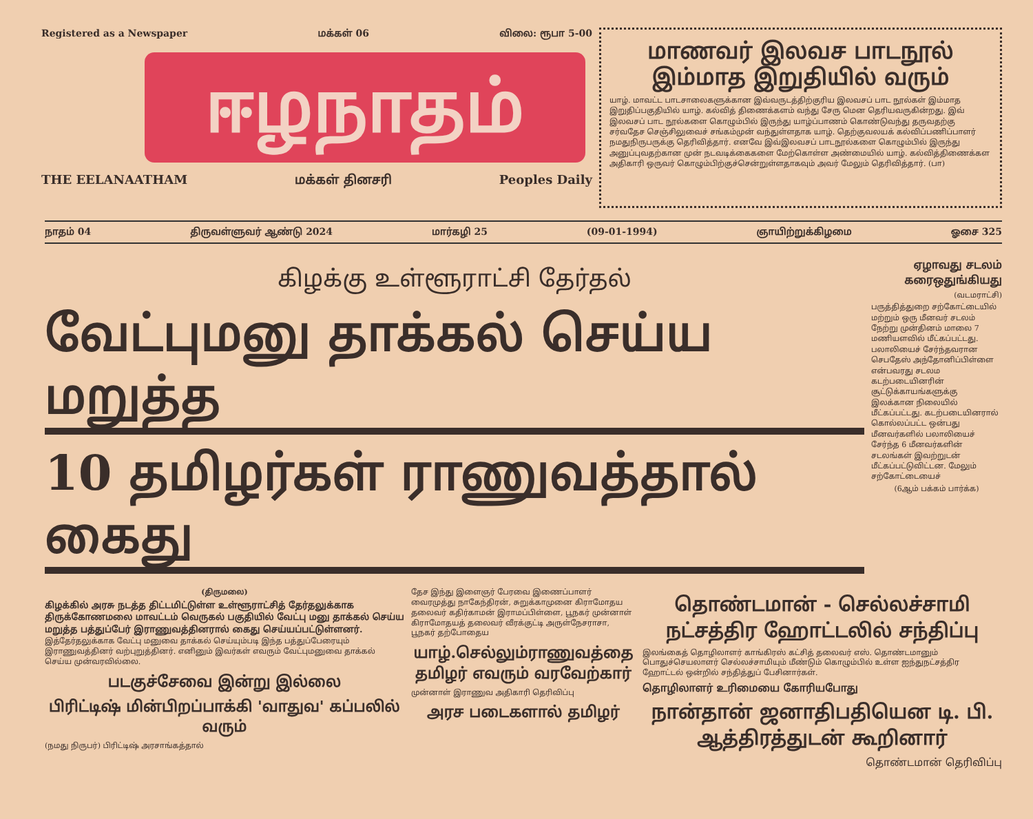Registered as a Newspaper மக்கள் 06 விலை: ரூபா 5-00
ஈழநாதம்
THE EELANAATHAM மக்கள் தினசரி Peoples Daily
மாணவர் இலவச பாடநூல்
இம்மாத இறுதியில் வரும்
யாழ். மாவட்ட பாடசாலைகளுக்கான இவ்வருடத்திற்குரிய இலவசப் பாட நூல்கள் இம்மாத இறுதிப்பகுதியில் யாழ். கல்வித் திணைக்களம் வந்து சேரு மென தெரியவருகின்றது. இவ் இலவசப் பாட நூல்களை கொழும்பில் இருந்து யாழ்ப்பாணம் கொண்டுவந்து தருவதற்கு சர்வதேச செஞ்சிலுவைச் சங்கம்முன் வந்துள்ளதாக யாழ். தெற்குவலயக் கல்விப்பணிப்பாளர் நமதுநிருபருக்கு தெரிவித்தார். எனவே இவ்இலவசப் பாடநூல்களை கொழும்பில் இருந்து அனுப்புவதற்கான முன் நடவடிக்கைகளை மேற்கொள்ள அண்மையில் யாழ். கல்வித்திணைக்கள அதிகாரி ஒருவர் கொழும்பிற்குச்சென்றுள்ளதாகவும் அவர் மேலும் தெரிவித்தார். (பா)
நாதம் 04 திருவள்ளுவர் ஆண்டு 2024 மார்கழி 25 (09-01-1994) ஞாயிற்றுக்கிழமை ஓசை 325
கிழக்கு உள்ளூராட்சி தேர்தல்
வேட்புமனு தாக்கல் செய்ய மறுத்த
10 தமிழர்கள் ராணுவத்தால் கைது
ஏழாவது சடலம் கரைஒதுங்கியது
(வடமராட்சி)
பருத்தித்துறை சற்கோட்டையில் மற்றும் ஒரு மீனவர் சடலம் நேற்று முன்தினம் மாலை 7 மணியளவில் மீட்கப்பட்டது. பலாலியைச் சேர்ந்தவரான செபதேஸ் அந்தோனிப்பிள்ளை என்பவரது சடலம கடற்படையினரின் சூட்டுக்காயங்களுக்கு இலக்கான நிலையில் மீட்கப்பட்டது. கடற்படையினரால் கொல்லப்பட்ட ஒன்பது மீனவர்களில் பலாலியைச் சேர்ந்த 6 மீனவர்களின் சடலங்கள் இவற்றுடன் மீட்கப்பட்டுவிட்டன. மேலும் சற்கோட்டையைச்
(6ஆம் பக்கம் பார்க்க)
(திருமலை)
கிழக்கில் அரசு நடத்த திட்டமிட்டுள்ள உள்ளூராட்சித் தேர்தலுக்காக திருக்கோணமலை மாவட்டம் வெருகல் பகுதியில் வேட்பு மனு தாக்கல் செய்ய மறுத்த பத்துப்பேர் இராணுவத்தினரால் கைது செய்யப்பட்டுள்ளனர்.
இத்தேர்தலுக்காக வேட்பு மனுவை தாக்கல் செய்யும்படி இந்த பத்துப்பேரையும் இராணுவத்தினர் வற்புறுத்தினர். எனினும் இவர்கள் எவரும் வேட்புமனுவை தாக்கல் செய்ய முன்வரவில்லை.
படகுச்சேவை இன்று இல்லை
பிரிட்டிஷ் மின்பிறப்பாக்கி 'வாதுவ' கப்பலில் வரும்
(நமது நிருபர்) பிரிட்டிஷ் அரசாங்கத்தால்
தேச இந்து இளைஞர் பேரவை இணைப்பாளர் வைரமுத்து நாகேந்திரன், சுறுக்காமுனை கிராமோதய தலைவர் கதிர்காமன் இராமப்பிள்ளை, பூநகர் முன்னாள் கிராமோதயத் தலைவர் வீரக்குட்டி அருள்நேசராசா, பூநகர் தற்போதைய
யாழ்.செல்லும்ராணுவத்தை தமிழர் எவரும் வரவேற்கார்
முன்னாள் இராணுவ அதிகாரி தெரிவிப்பு
அரச படைகளால் தமிழர்
தொண்டமான் - செல்லச்சாமி நட்சத்திர ஹோட்டலில் சந்திப்பு
இலங்கைத் தொழிலாளர் காங்கிரஸ் கட்சித் தலைவர் எஸ். தொண்டமானும் பொதுச்செயலாளர் செல்லச்சாமியும் மீண்டும் கொழும்பில் உள்ள ஐந்துநட்சத்திர ஹோட்டல் ஒன்றில் சந்தித்துப் பேசினார்கள்.
தொழிலாளர் உரிமையை கோரியபோது
நான்தான் ஜனாதிபதியென டி. பி. ஆத்திரத்துடன் கூறினார்
தொண்டமான் தெரிவிப்பு